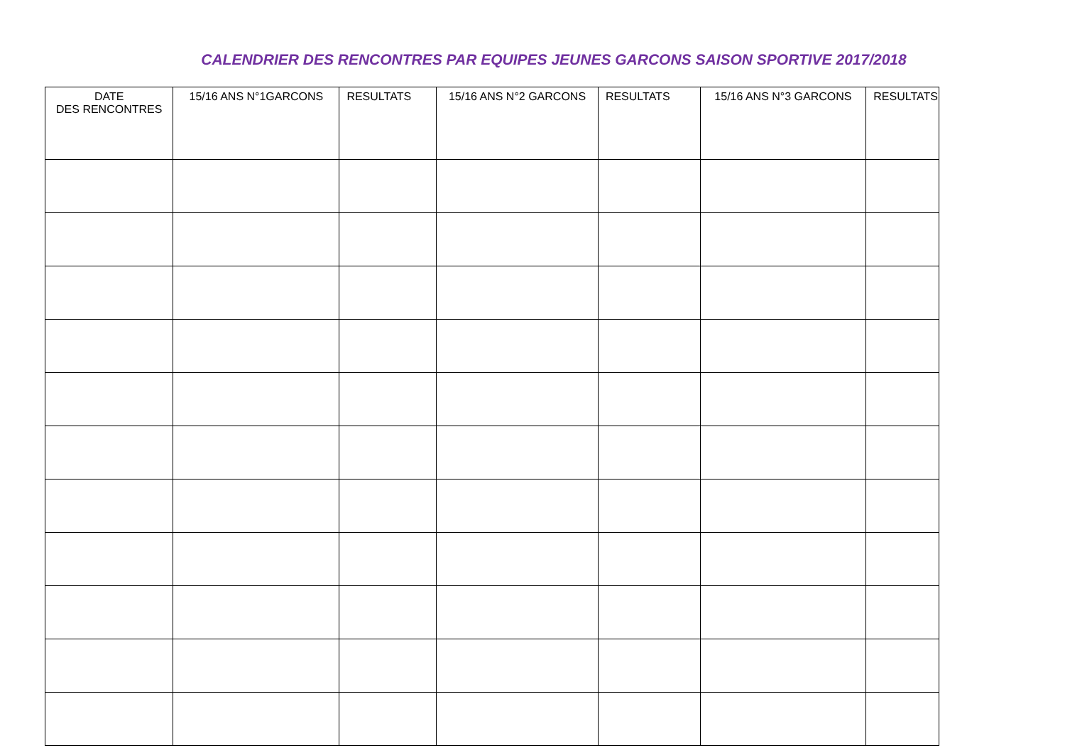CALENDRIER DES RENCONTRES PAR EQUIPES JEUNES GARCONS SAISON SPORTIVE 2017/2018
| DATE DES RENCONTRES | 15/16 ANS N°1GARCONS | RESULTATS | 15/16 ANS N°2 GARCONS | RESULTATS | 15/16 ANS N°3 GARCONS | RESULTATS |
| --- | --- | --- | --- | --- | --- | --- |